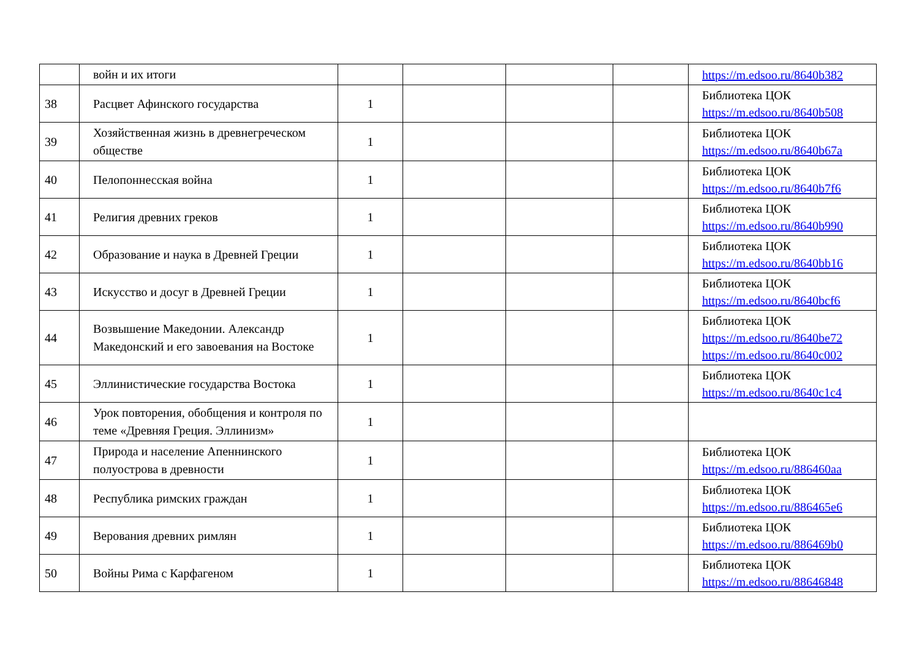| | войн и их итоги | | | | | https://m.edsoo.ru/8640b382 |
| 38 | Расцвет Афинского государства | 1 | | | | Библиотека ЦОК https://m.edsoo.ru/8640b508 |
| 39 | Хозяйственная жизнь в древнегреческом обществе | 1 | | | | Библиотека ЦОК https://m.edsoo.ru/8640b67a |
| 40 | Пелопоннесская война | 1 | | | | Библиотека ЦОК https://m.edsoo.ru/8640b7f6 |
| 41 | Религия древних греков | 1 | | | | Библиотека ЦОК https://m.edsoo.ru/8640b990 |
| 42 | Образование и наука в Древней Греции | 1 | | | | Библиотека ЦОК https://m.edsoo.ru/8640bb16 |
| 43 | Искусство и досуг в Древней Греции | 1 | | | | Библиотека ЦОК https://m.edsoo.ru/8640bcf6 |
| 44 | Возвышение Македонии. Александр Македонский и его завоевания на Востоке | 1 | | | | Библиотека ЦОК https://m.edsoo.ru/8640be72 https://m.edsoo.ru/8640c002 |
| 45 | Эллинистические государства Востока | 1 | | | | Библиотека ЦОК https://m.edsoo.ru/8640c1c4 |
| 46 | Урок повторения, обобщения и контроля по теме «Древняя Греция. Эллинизм» | 1 | | | | |
| 47 | Природа и население Апеннинского полуострова в древности | 1 | | | | Библиотека ЦОК https://m.edsoo.ru/886460aa |
| 48 | Республика римских граждан | 1 | | | | Библиотека ЦОК https://m.edsoo.ru/886465e6 |
| 49 | Верования древних римлян | 1 | | | | Библиотека ЦОК https://m.edsoo.ru/886469b0 |
| 50 | Войны Рима с Карфагеном | 1 | | | | Библиотека ЦОК https://m.edsoo.ru/88646848 |